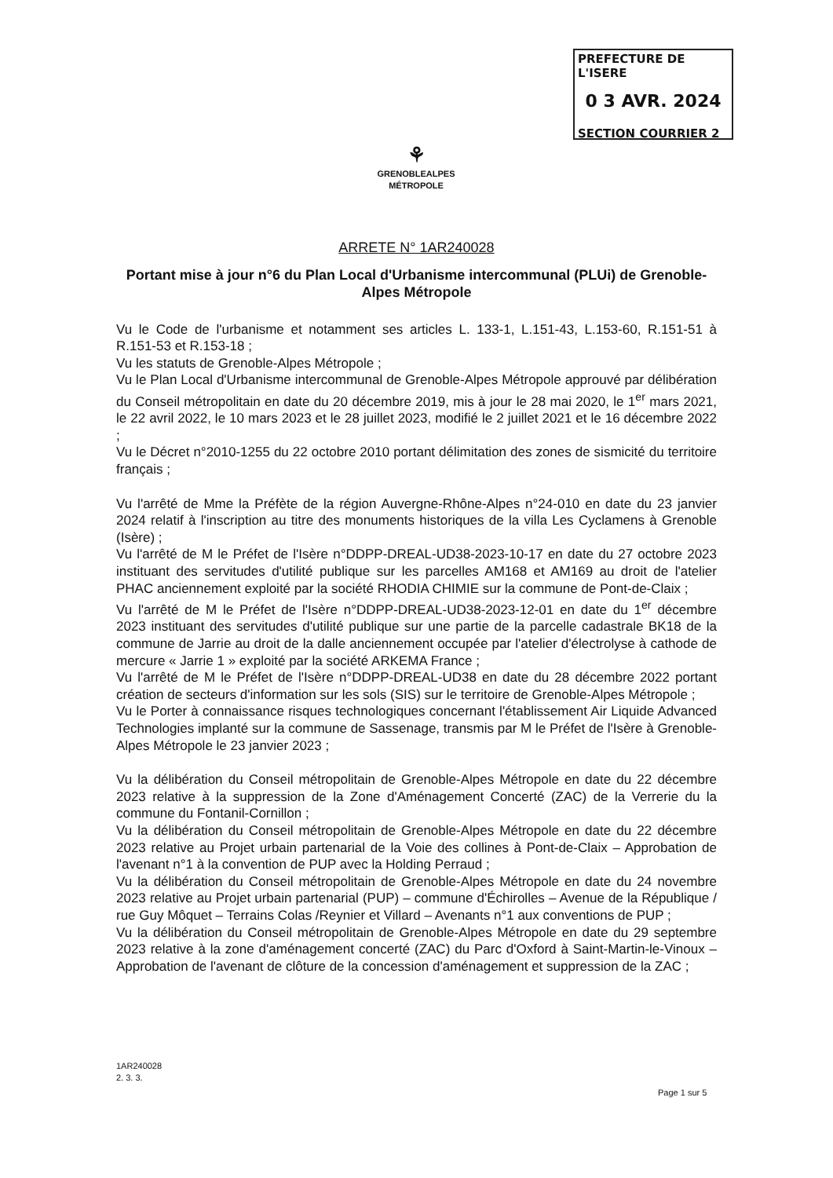PREFECTURE DE L'ISERE
0 3 AVR. 2024
SECTION COURRIER 2
⚘
GRENOBLEALPES
MÉTROPOLE
ARRETE N° 1AR240028
Portant mise à jour n°6 du Plan Local d'Urbanisme intercommunal (PLUi) de Grenoble-Alpes Métropole
Vu le Code de l'urbanisme et notamment ses articles L. 133-1, L.151-43, L.153-60, R.151-51 à R.151-53 et R.153-18 ;
Vu les statuts de Grenoble-Alpes Métropole ;
Vu le Plan Local d'Urbanisme intercommunal de Grenoble-Alpes Métropole approuvé par délibération du Conseil métropolitain en date du 20 décembre 2019, mis à jour le 28 mai 2020, le 1<sup>er</sup> mars 2021, le 22 avril 2022, le 10 mars 2023 et le 28 juillet 2023, modifié le 2 juillet 2021 et le 16 décembre 2022 ;
Vu le Décret n°2010-1255 du 22 octobre 2010 portant délimitation des zones de sismicité du territoire français ;
Vu l'arrêté de Mme la Préfète de la région Auvergne-Rhône-Alpes n°24-010 en date du 23 janvier 2024 relatif à l'inscription au titre des monuments historiques de la villa Les Cyclamens à Grenoble (Isère) ;
Vu l'arrêté de M le Préfet de l'Isère n°DDPP-DREAL-UD38-2023-10-17 en date du 27 octobre 2023 instituant des servitudes d'utilité publique sur les parcelles AM168 et AM169 au droit de l'atelier PHAC anciennement exploité par la société RHODIA CHIMIE sur la commune de Pont-de-Claix ;
Vu l'arrêté de M le Préfet de l'Isère n°DDPP-DREAL-UD38-2023-12-01 en date du 1<sup>er</sup> décembre 2023 instituant des servitudes d'utilité publique sur une partie de la parcelle cadastrale BK18 de la commune de Jarrie au droit de la dalle anciennement occupée par l'atelier d'électrolyse à cathode de mercure « Jarrie 1 » exploité par la société ARKEMA France ;
Vu l'arrêté de M le Préfet de l'Isère n°DDPP-DREAL-UD38 en date du 28 décembre 2022 portant création de secteurs d'information sur les sols (SIS) sur le territoire de Grenoble-Alpes Métropole ;
Vu le Porter à connaissance risques technologiques concernant l'établissement Air Liquide Advanced Technologies implanté sur la commune de Sassenage, transmis par M le Préfet de l'Isère à Grenoble-Alpes Métropole le 23 janvier 2023 ;
Vu la délibération du Conseil métropolitain de Grenoble-Alpes Métropole en date du 22 décembre 2023 relative à la suppression de la Zone d'Aménagement Concerté (ZAC) de la Verrerie du la commune du Fontanil-Cornillon ;
Vu la délibération du Conseil métropolitain de Grenoble-Alpes Métropole en date du 22 décembre 2023 relative au Projet urbain partenarial de la Voie des collines à Pont-de-Claix – Approbation de l'avenant n°1 à la convention de PUP avec la Holding Perraud ;
Vu la délibération du Conseil métropolitain de Grenoble-Alpes Métropole en date du 24 novembre 2023 relative au Projet urbain partenarial (PUP) – commune d'Échirolles – Avenue de la République / rue Guy Môquet – Terrains Colas /Reynier et Villard – Avenants n°1 aux conventions de PUP ;
Vu la délibération du Conseil métropolitain de Grenoble-Alpes Métropole en date du 29 septembre 2023 relative à la zone d'aménagement concerté (ZAC) du Parc d'Oxford à Saint-Martin-le-Vinoux – Approbation de l'avenant de clôture de la concession d'aménagement et suppression de la ZAC ;
1AR240028
2. 3. 3.
Page 1 sur 5